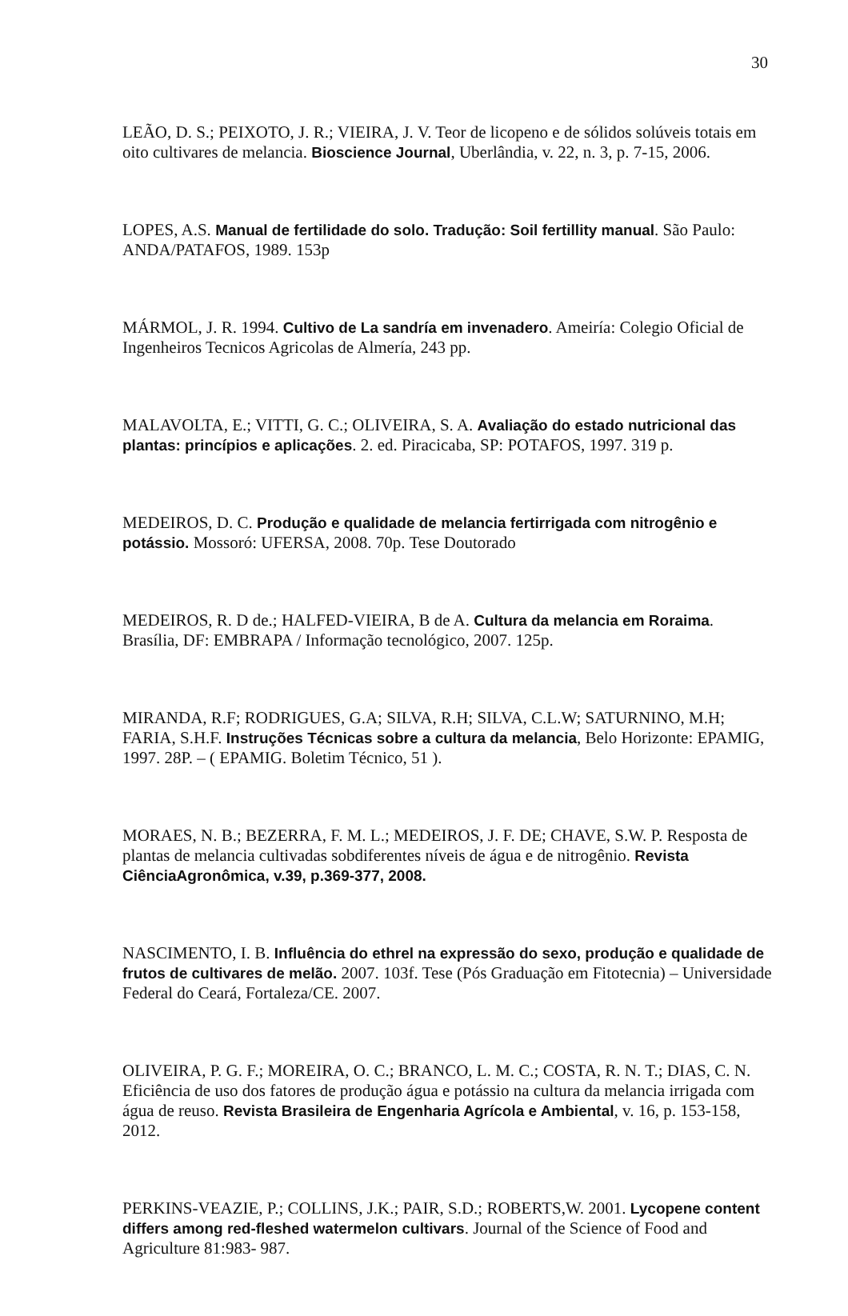30
LEÃO, D. S.; PEIXOTO, J. R.; VIEIRA, J. V. Teor de licopeno e de sólidos solúveis totais em oito cultivares de melancia. Bioscience Journal, Uberlândia, v. 22, n. 3, p. 7-15, 2006.
LOPES, A.S. Manual de fertilidade do solo. Tradução: Soil fertillity manual. São Paulo: ANDA/PATAFOS, 1989. 153p
MÁRMOL, J. R. 1994. Cultivo de La sandría em invenadero. Ameiría: Colegio Oficial de Ingenheiros Tecnicos Agricolas de Almería, 243 pp.
MALAVOLTA, E.; VITTI, G. C.; OLIVEIRA, S. A. Avaliação do estado nutricional das plantas: princípios e aplicações. 2. ed. Piracicaba, SP: POTAFOS, 1997. 319 p.
MEDEIROS, D. C. Produção e qualidade de melancia fertirrigada com nitrogênio e potássio. Mossoró: UFERSA, 2008. 70p. Tese Doutorado
MEDEIROS, R. D de.; HALFED-VIEIRA, B de A. Cultura da melancia em Roraima. Brasília, DF: EMBRAPA / Informação tecnológico, 2007. 125p.
MIRANDA, R.F; RODRIGUES, G.A; SILVA, R.H; SILVA, C.L.W; SATURNINO, M.H; FARIA, S.H.F. Instruções Técnicas sobre a cultura da melancia, Belo Horizonte: EPAMIG, 1997. 28P. – ( EPAMIG. Boletim Técnico, 51 ).
MORAES, N. B.; BEZERRA, F. M. L.; MEDEIROS, J. F. DE; CHAVE, S.W. P. Resposta de plantas de melancia cultivadas sobdiferentes níveis de água e de nitrogênio. Revista CiênciaAgronômica, v.39, p.369-377, 2008.
NASCIMENTO, I. B. Influência do ethrel na expressão do sexo, produção e qualidade de frutos de cultivares de melão. 2007. 103f. Tese (Pós Graduação em Fitotecnia) – Universidade Federal do Ceará, Fortaleza/CE. 2007.
OLIVEIRA, P. G. F.; MOREIRA, O. C.; BRANCO, L. M. C.; COSTA, R. N. T.; DIAS, C. N. Eficiência de uso dos fatores de produção água e potássio na cultura da melancia irrigada com água de reuso. Revista Brasileira de Engenharia Agrícola e Ambiental, v. 16, p. 153-158, 2012.
PERKINS-VEAZIE, P.; COLLINS, J.K.; PAIR, S.D.; ROBERTS,W. 2001. Lycopene content differs among red-fleshed watermelon cultivars. Journal of the Science of Food and Agriculture 81:983- 987.